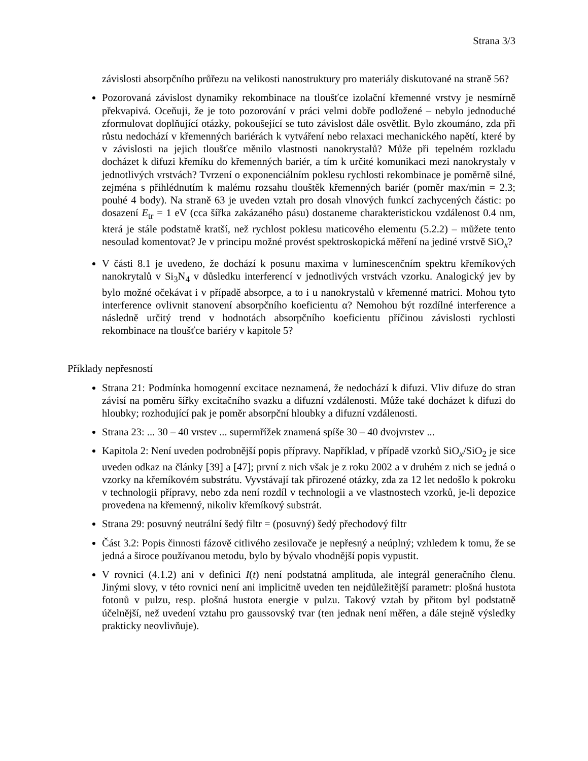Strana 3/3
závislosti absorpčního průřezu na velikosti nanostruktury pro materiály diskutované na straně 56?
Pozorovaná závislost dynamiky rekombinace na tloušťce izolační křemenné vrstvy je nesmírně překvapivá. Oceňuji, že je toto pozorování v práci velmi dobře podložené – nebylo jednoduché zformulovat doplňující otázky, pokoušející se tuto závislost dále osvětlit. Bylo zkoumáno, zda při růstu nedochází v křemenných bariérách k vytváření nebo relaxaci mechanického napětí, které by v závislosti na jejich tloušťce měnilo vlastnosti nanokrystalů? Může při tepelném rozkladu docházet k difuzi křemíku do křemenných bariér, a tím k určité komunikaci mezi nanokrystaly v jednotlivých vrstvách? Tvrzení o exponenciálním poklesu rychlosti rekombinace je poměrně silné, zejména s přihlédnutím k malému rozsahu tlouštěk křemenných bariér (poměr max/min = 2.3; pouhé 4 body). Na straně 63 je uveden vztah pro dosah vlnových funkcí zachycených částic: po dosazení E<sub>tr</sub> = 1 eV (cca šířka zakázaného pásu) dostaneme charakteristickou vzdálenost 0.4 nm, která je stále podstatně kratší, než rychlost poklesu maticového elementu (5.2.2) – můžete tento nesoulad komentovat? Je v principu možné provést spektroskopická měření na jediné vrstvě SiO<sub>x</sub>?
V části 8.1 je uvedeno, že dochází k posunu maxima v luminescenčním spektru křemíkových nanokrytalů v Si<sub>3</sub>N<sub>4</sub> v důsledku interferencí v jednotlivých vrstvách vzorku. Analogický jev by bylo možné očekávat i v případě absorpce, a to i u nanokrystalů v křemenné matrici. Mohou tyto interference ovlivnit stanovení absorpčního koeficientu α? Nemohou být rozdílné interference a následně určitý trend v hodnotách absorpčního koeficientu příčinou závislosti rychlosti rekombinace na tloušťce bariéry v kapitole 5?
Příklady nepřesností
Strana 21: Podmínka homogenní excitace neznamená, že nedochází k difuzi. Vliv difuze do stran závisí na poměru šířky excitačního svazku a difuzní vzdálenosti. Může také docházet k difuzi do hloubky; rozhodující pak je poměr absorpční hloubky a difuzní vzdálenosti.
Strana 23: ... 30 – 40 vrstev ... supermřížek znamená spíše 30 – 40 dvojvrstev ...
Kapitola 2: Není uveden podrobnější popis přípravy. Například, v případě vzorků SiO<sub>x</sub>/SiO<sub>2</sub> je sice uveden odkaz na články [39] a [47]; první z nich však je z roku 2002 a v druhém z nich se jedná o vzorky na křemíkovém substrátu. Vyvstávají tak přirozené otázky, zda za 12 let nedošlo k pokroku v technologii přípravy, nebo zda není rozdíl v technologii a ve vlastnostech vzorků, je-li depozice provedena na křemenný, nikoliv křemíkový substrát.
Strana 29: posuvný neutrální šedý filtr = (posuvný) šedý přechodový filtr
Část 3.2: Popis činnosti fázově citlivého zesilovače je nepřesný a neúplný; vzhledem k tomu, že se jedná a široce používanou metodu, bylo by bývalo vhodnější popis vypustit.
V rovnici (4.1.2) ani v definici I(t) není podstatná amplituda, ale integrál generačního členu. Jinými slovy, v této rovnici není ani implicitně uveden ten nejdůležitější parametr: plošná hustota fotonů v pulzu, resp. plošná hustota energie v pulzu. Takový vztah by přitom byl podstatně účelnější, než uvedení vztahu pro gaussovský tvar (ten jednak není měřen, a dále stejně výsledky prakticky neovlivňuje).